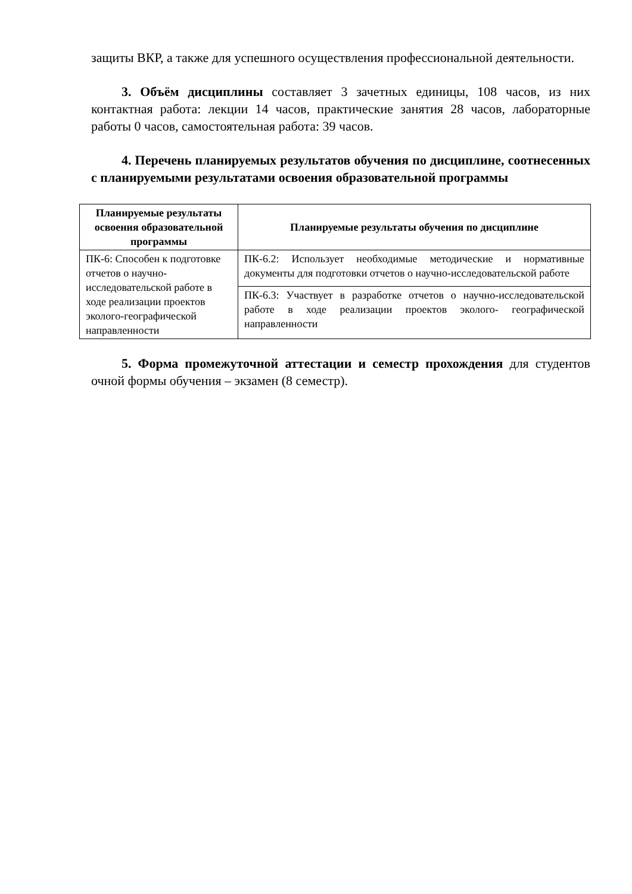защиты ВКР, а также для успешного осуществления профессиональной деятельности.
3. Объём дисциплины составляет 3 зачетных единицы, 108 часов, из них контактная работа: лекции 14 часов, практические занятия 28 часов, лабораторные работы 0 часов, самостоятельная работа: 39 часов.
4. Перечень планируемых результатов обучения по дисциплине, соотнесенных с планируемыми результатами освоения образовательной программы
| Планируемые результаты освоения образовательной программы | Планируемые результаты обучения по дисциплине |
| --- | --- |
| ПК-6: Способен к подготовке отчетов о научно-исследовательской работе в ходе реализации проектов эколого-географической направленности | ПК-6.2: Использует необходимые методические и нормативные документы для подготовки отчетов о научно-исследовательской работе |
| | ПК-6.3: Участвует в разработке отчетов о научно-исследовательской работе в ходе реализации проектов эколого- географической направленности |
5. Форма промежуточной аттестации и семестр прохождения для студентов очной формы обучения – экзамен (8 семестр).